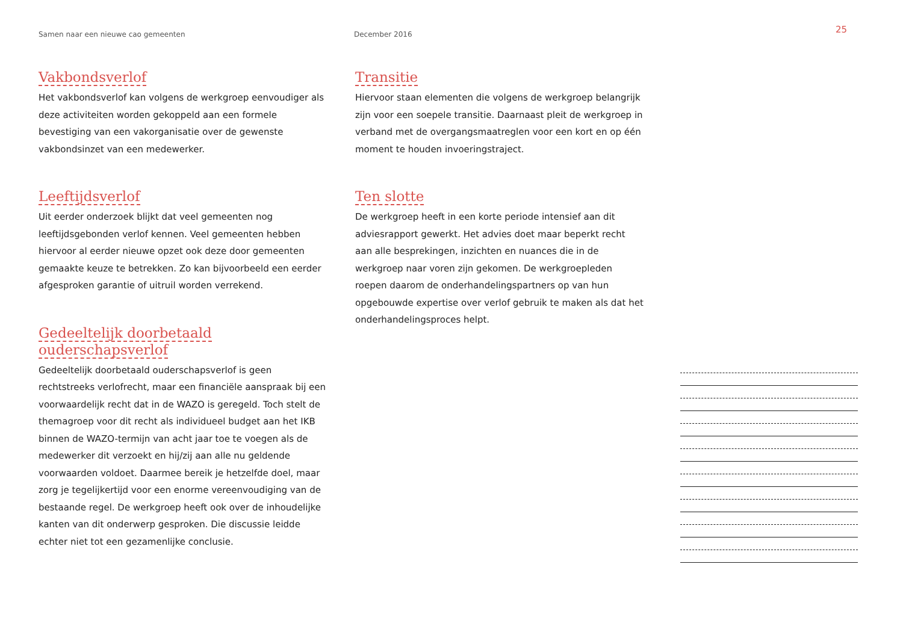Samen naar een nieuwe cao gemeenten December 2016
25
Vakbondsverlof
Het vakbondsverlof kan volgens de werkgroep eenvoudiger als deze activiteiten worden gekoppeld aan een formele bevestiging van een vakorganisatie over de gewenste vakbondsinzet van een medewerker.
Leeftijdsverlof
Uit eerder onderzoek blijkt dat veel gemeenten nog leeftijdsgebonden verlof kennen. Veel gemeenten hebben hiervoor al eerder nieuwe opzet ook deze door gemeenten gemaakte keuze te betrekken. Zo kan bijvoorbeeld een eerder afgesproken garantie of uitruil worden verrekend.
Gedeeltelijk doorbetaald ouderschapsverlof
Gedeeltelijk doorbetaald ouderschapsverlof is geen rechtstreeks verlofrecht, maar een financiële aanspraak bij een voorwaardelijk recht dat in de WAZO is geregeld. Toch stelt de themagroep voor dit recht als individueel budget aan het IKB binnen de WAZO-termijn van acht jaar toe te voegen als de medewerker dit verzoekt en hij/zij aan alle nu geldende voorwaarden voldoet. Daarmee bereik je hetzelfde doel, maar zorg je tegelijkertijd voor een enorme vereenvoudiging van de bestaande regel. De werkgroep heeft ook over de inhoudelijke kanten van dit onderwerp gesproken. Die discussie leidde echter niet tot een gezamenlijke conclusie.
Transitie
Hiervoor staan elementen die volgens de werkgroep belangrijk zijn voor een soepele transitie. Daarnaast pleit de werkgroep in verband met de overgangsmaatreglen voor een kort en op één moment te houden invoeringstraject.
Ten slotte
De werkgroep heeft in een korte periode intensief aan dit adviesrapport gewerkt. Het advies doet maar beperkt recht aan alle besprekingen, inzichten en nuances die in de werkgroep naar voren zijn gekomen. De werkgroepleden roepen daarom de onderhandelingspartners op van hun opgebouwde expertise over verlof gebruik te maken als dat het onderhandelingsproces helpt.